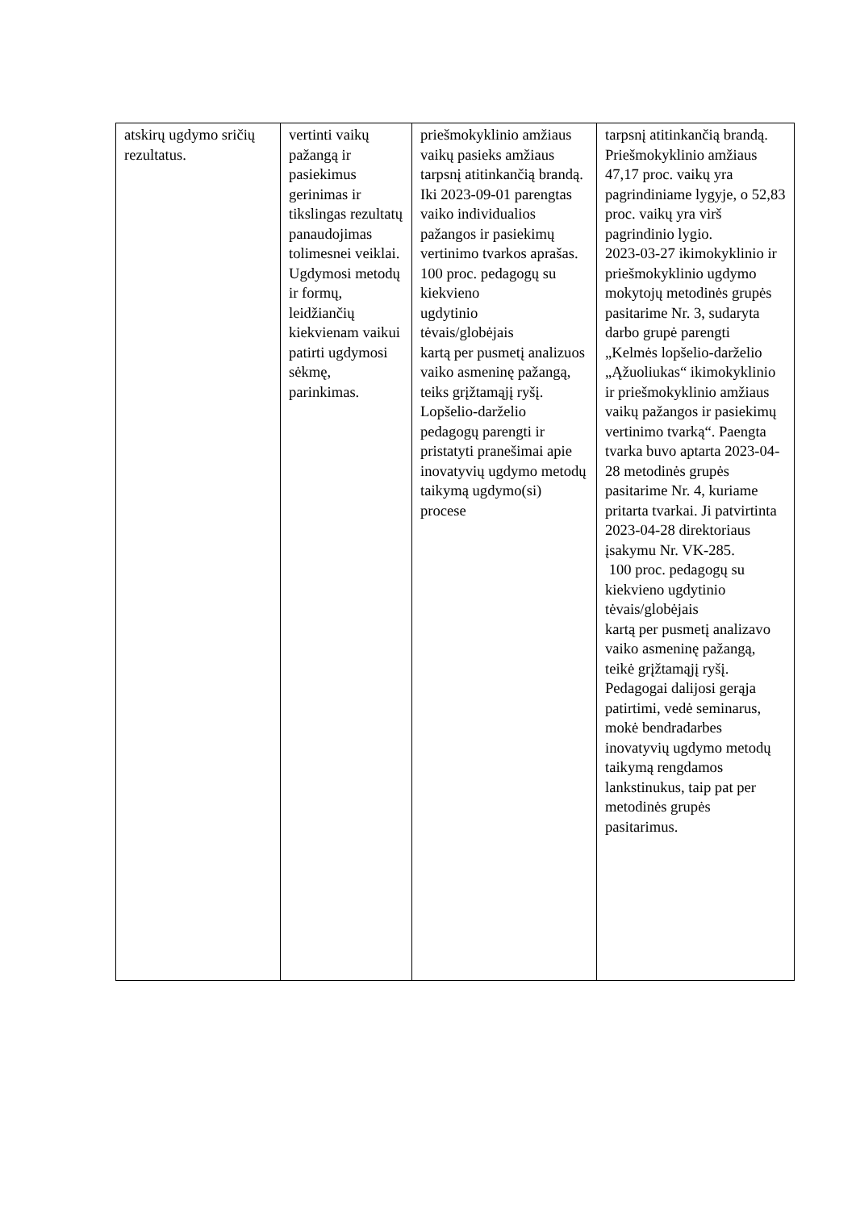| atskirų ugdymo sričių rezultatus. | vertinti vaikų pažangą ir pasiekimus gerinimas ir tikslingas rezultatų panaudojimas tolimesnei veiklai. Ugdymosi metodų ir formų, leidžiančių kiekvienam vaikui patirti ugdymosi sėkmę, parinkimas. | priešmokyklinio amžiaus vaikų pasieks amžiaus tarpsnį atitinkančią brandą. Iki 2023-09-01 parengtas vaiko individualios pažangos ir pasiekimų vertinimo tvarkos aprašas. 100 proc. pedagogų su kiekvieno ugdytinio tėvais/globėjais kartą per pusmetį analizuos vaiko asmeninę pažangą, teiks grįžtamąjį ryšį. Lopšelio-darželio pedagogų parengti ir pristatyti pranešimai apie inovatyvių ugdymo metodų taikymą ugdymo(si) procese | tarpsnį atitinkančią brandą. Priešmokyklinio amžiaus 47,17 proc. vaikų yra pagrindiniame lygyje, o 52,83 proc. vaikų yra virš pagrindinio lygio. 2023-03-27 ikimokyklinio ir priešmokyklinio ugdymo mokytojų metodinės grupės pasitarime Nr. 3, sudaryta darbo grupė parengti „Kelmės lopšelio-darželio „Ąžuoliukas“ ikimokyklinio ir priešmokyklinio amžiaus vaikų pažangos ir pasiekimų vertinimo tvarką“. Paengta tvarka buvo aptarta 2023-04-28 metodinės grupės pasitarime Nr. 4, kuriame pritarta tvarkai. Ji patvirtinta 2023-04-28 direktoriaus įsakymu Nr. VK-285. 100 proc. pedagogų su kiekvieno ugdytinio tėvais/globėjais kartą per pusmetį analizavo vaiko asmeninę pažangą, teikė grįžtamąjį ryšį. Pedagogai dalijosi gerąja patirtimi, vedė seminarus, mokė bendradarbes inovatyvių ugdymo metodų taikymą rengdamos lankstinukus, taip pat per metodinės grupės pasitarimus. |